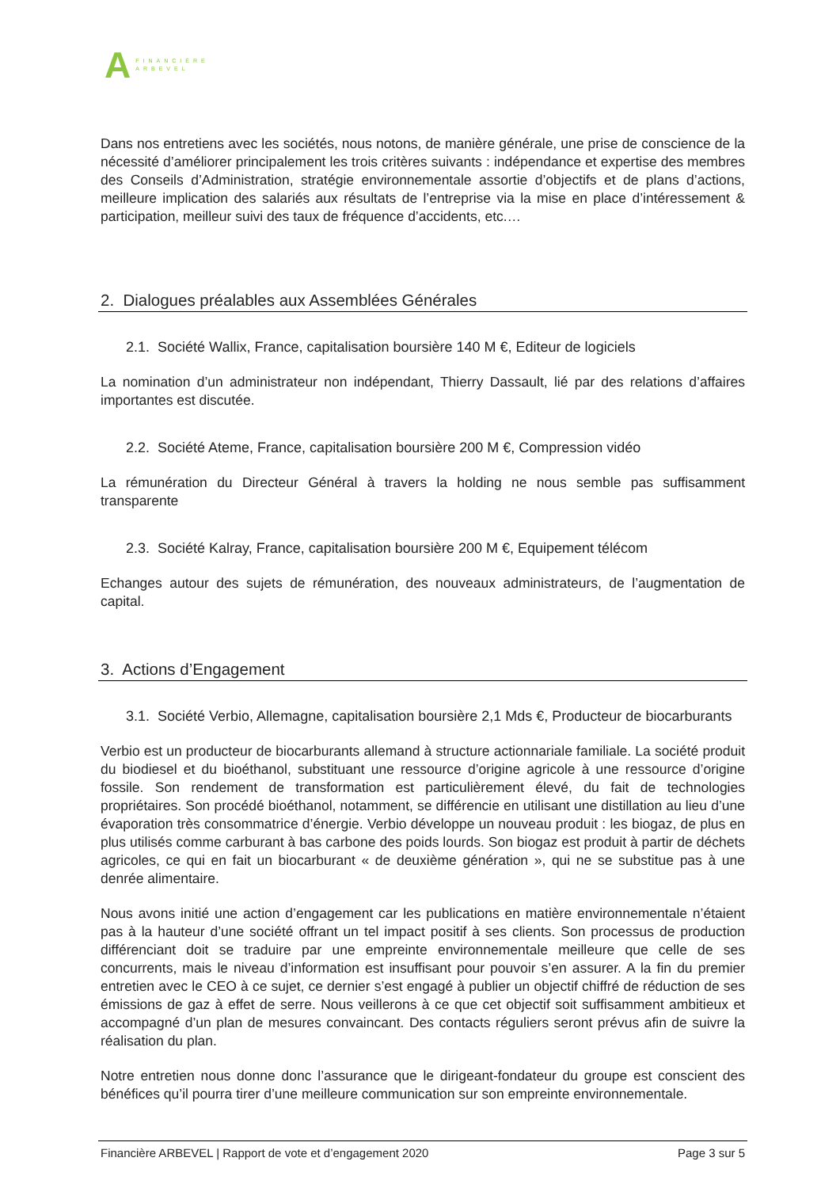A
FINANCIÈRE
ARBEVEL
Dans nos entretiens avec les sociétés, nous notons, de manière générale, une prise de conscience de la nécessité d’améliorer principalement les trois critères suivants : indépendance et expertise des membres des Conseils d’Administration, stratégie environnementale assortie d’objectifs et de plans d’actions, meilleure implication des salariés aux résultats de l’entreprise via la mise en place d’intéressement & participation, meilleur suivi des taux de fréquence d’accidents, etc.…
2. Dialogues préalables aux Assemblées Générales
2.1. Société Wallix, France, capitalisation boursière 140 M €, Editeur de logiciels
La nomination d’un administrateur non indépendant, Thierry Dassault, lié par des relations d’affaires importantes est discutée.
2.2. Société Ateme, France, capitalisation boursière 200 M €, Compression vidéo
La rémunération du Directeur Général à travers la holding ne nous semble pas suffisamment transparente
2.3. Société Kalray, France, capitalisation boursière 200 M €, Equipement télécom
Echanges autour des sujets de rémunération, des nouveaux administrateurs, de l’augmentation de capital.
3. Actions d’Engagement
3.1. Société Verbio, Allemagne, capitalisation boursière 2,1 Mds €, Producteur de biocarburants
Verbio est un producteur de biocarburants allemand à structure actionnariale familiale. La société produit du biodiesel et du bioéthanol, substituant une ressource d’origine agricole à une ressource d’origine fossile. Son rendement de transformation est particulièrement élevé, du fait de technologies propriétaires. Son procédé bioéthanol, notamment, se différencie en utilisant une distillation au lieu d’une évaporation très consommatrice d’énergie. Verbio développe un nouveau produit : les biogaz, de plus en plus utilisés comme carburant à bas carbone des poids lourds. Son biogaz est produit à partir de déchets agricoles, ce qui en fait un biocarburant « de deuxième génération », qui ne se substitue pas à une denrée alimentaire.
Nous avons initié une action d’engagement car les publications en matière environnementale n’étaient pas à la hauteur d’une société offrant un tel impact positif à ses clients. Son processus de production différenciant doit se traduire par une empreinte environnementale meilleure que celle de ses concurrents, mais le niveau d’information est insuffisant pour pouvoir s’en assurer. A la fin du premier entretien avec le CEO à ce sujet, ce dernier s’est engagé à publier un objectif chiffré de réduction de ses émissions de gaz à effet de serre. Nous veillerons à ce que cet objectif soit suffisamment ambitieux et accompagné d’un plan de mesures convaincant. Des contacts réguliers seront prévus afin de suivre la réalisation du plan.
Notre entretien nous donne donc l’assurance que le dirigeant-fondateur du groupe est conscient des bénéfices qu’il pourra tirer d’une meilleure communication sur son empreinte environnementale.
Financière ARBEVEL | Rapport de vote et d’engagement 2020 Page 3 sur 5